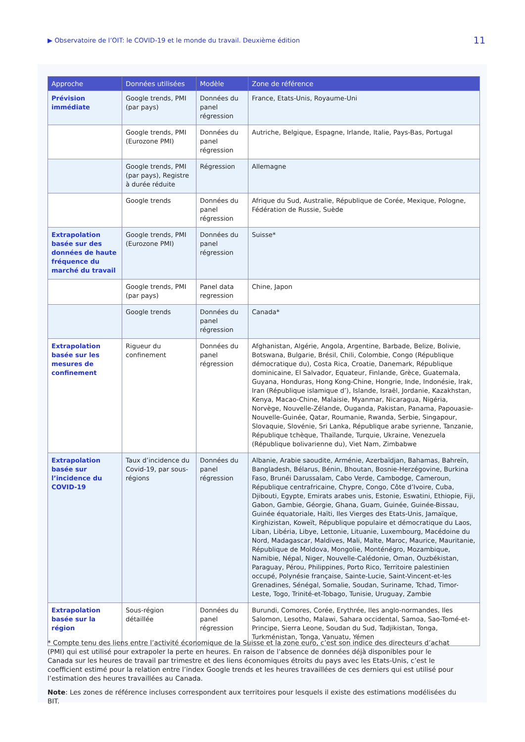▶ Observatoire de l’OIT: le COVID-19 et le monde du travail. Deuxième édition 11
| Approche | Données utilisées | Modèle | Zone de référence |
| --- | --- | --- | --- |
| Prévision immédiate | Google trends, PMI (par pays) | Données du panel régression | France, Etats-Unis, Royaume-Uni |
| | Google trends, PMI (Eurozone PMI) | Données du panel régression | Autriche, Belgique, Espagne, Irlande, Italie, Pays-Bas, Portugal |
| | Google trends, PMI (par pays), Registre à durée réduite | Régression | Allemagne |
| | Google trends | Données du panel régression | Afrique du Sud, Australie, République de Corée, Mexique, Pologne, Fédération de Russie, Suède |
| Extrapolation basée sur des données de haute fréquence du marché du travail | Google trends, PMI (Eurozone PMI) | Données du panel régression | Suisse* |
| | Google trends, PMI (par pays) | Panel data regression | Chine, Japon |
| | Google trends | Données du panel régression | Canada* |
| Extrapolation basée sur les mesures de confinement | Rigueur du confinement | Données du panel régression | Afghanistan, Algérie, Angola, Argentine, Barbade, Belize, Bolivie, Botswana, Bulgarie, Brésil, Chili, Colombie, Congo (République démocratique du), Costa Rica, Croatie, Danemark, République dominicaine, El Salvador, Equateur, Finlande, Grèce, Guatemala, Guyana, Honduras, Hong Kong-Chine, Hongrie, Inde, Indonésie, Irak, Iran (République islamique d’), Islande, Israël, Jordanie, Kazakhstan, Kenya, Macao-Chine, Malaisie, Myanmar, Nicaragua, Nigéria, Norvège, Nouvelle-Zélande, Ouganda, Pakistan, Panama, Papouasie-Nouvelle-Guinée, Qatar, Roumanie, Rwanda, Serbie, Singapour, Slovaquie, Slovénie, Sri Lanka, République arabe syrienne, Tanzanie, République tchèque, Thaïlande, Turquie, Ukraine, Venezuela (République bolivarienne du), Viet Nam, Zimbabwe |
| Extrapolation basée sur l’incidence du COVID-19 | Taux d’incidence du Covid-19, par sous-régions | Données du panel régression | Albanie, Arabie saoudite, Arménie, Azerbaïdjan, Bahamas, Bahreïn, Bangladesh, Bélarus, Bénin, Bhoutan, Bosnie-Herzégovine, Burkina Faso, Brunéi Darussalam, Cabo Verde, Cambodge, Cameroun, République centrafricaine, Chypre, Congo, Côte d’Ivoire, Cuba, Djibouti, Egypte, Emirats arabes unis, Estonie, Eswatini, Ethiopie, Fiji, Gabon, Gambie, Géorgie, Ghana, Guam, Guinée, Guinée-Bissau, Guinée équatoriale, Haïti, Iles Vierges des Etats-Unis, Jamaïque, Kirghizistan, Koweït, République populaire et démocratique du Laos, Liban, Libéria, Libye, Lettonie, Lituanie, Luxembourg, Macédoine du Nord, Madagascar, Maldives, Mali, Malte, Maroc, Maurice, Mauritanie, République de Moldova, Mongolie, Monténégro, Mozambique, Namibie, Népal, Niger, Nouvelle-Calédonie, Oman, Ouzbékistan, Paraguay, Pérou, Philippines, Porto Rico, Territoire palestinien occupé, Polynésie française, Sainte-Lucie, Saint-Vincent-et-les Grenadines, Sénégal, Somalie, Soudan, Suriname, Tchad, Timor-Leste, Togo, Trinité-et-Tobago, Tunisie, Uruguay, Zambie |
| Extrapolation basée sur la région | Sous-région détaillée | Données du panel régression | Burundi, Comores, Corée, Erythrée, Iles anglo-normandes, Iles Salomon, Lesotho, Malawi, Sahara occidental, Samoa, Sao-Tomé-et-Principe, Sierra Leone, Soudan du Sud, Tadjikistan, Tonga, Turkménistan, Tonga, Vanuatu, Yémen |
* Compte tenu des liens entre l’activité économique de la Suisse et la zone euro, c’est son indice des directeurs d’achat (PMI) qui est utilisé pour extrapoler la perte en heures. En raison de l’absence de données déjà disponibles pour le Canada sur les heures de travail par trimestre et des liens économiques étroits du pays avec les Etats-Unis, c’est le coefficient estimé pour la relation entre l’index Google trends et les heures travaillées de ces derniers qui est utilisé pour l’estimation des heures travaillées au Canada.
Note: Les zones de référence incluses correspondent aux territoires pour lesquels il existe des estimations modélisées du BIT.